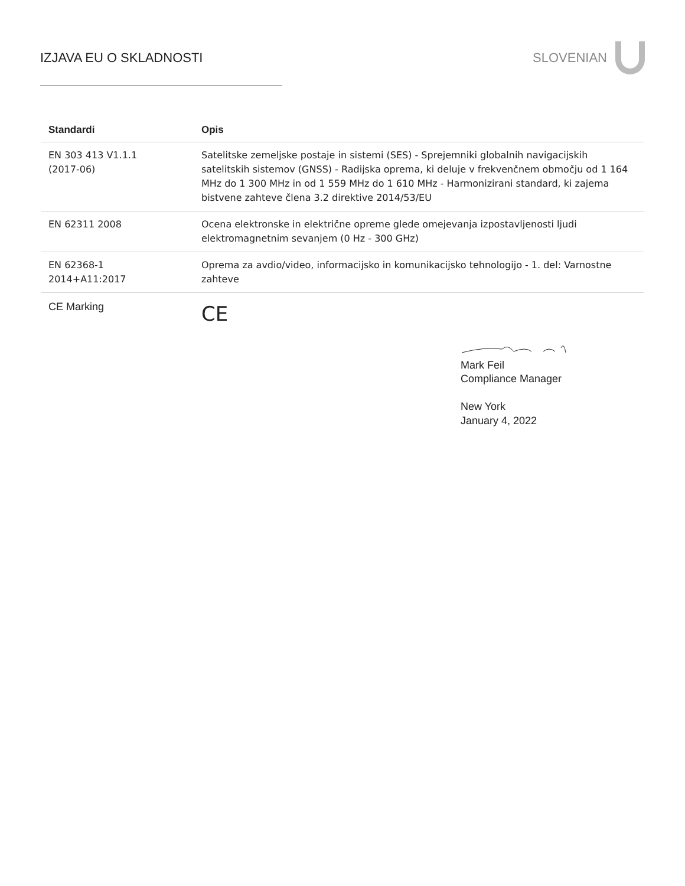IZJAVA EU O SKLADNOSTI SLOVENIAN
| Standardi | Opis |
| --- | --- |
| EN 303 413 V1.1.1 (2017-06) | Satelitske zemeljske postaje in sistemi (SES) - Sprejemniki globalnih navigacijskih satelitskih sistemov (GNSS) - Radijska oprema, ki deluje v frekvenčnem območju od 1 164 MHz do 1 300 MHz in od 1 559 MHz do 1 610 MHz - Harmonizirani standard, ki zajema bistvene zahteve člena 3.2 direktive 2014/53/EU |
| EN 62311 2008 | Ocena elektronske in električne opreme glede omejevanja izpostavljenosti ljudi elektromagnetnim sevanjem (0 Hz - 300 GHz) |
| EN 62368-1 2014+A11:2017 | Oprema za avdio/video, informacijsko in komunikacijsko tehnologijo - 1. del: Varnostne zahteve |
| CE Marking | CE |
Mark Feil
Compliance Manager
New York
January 4, 2022